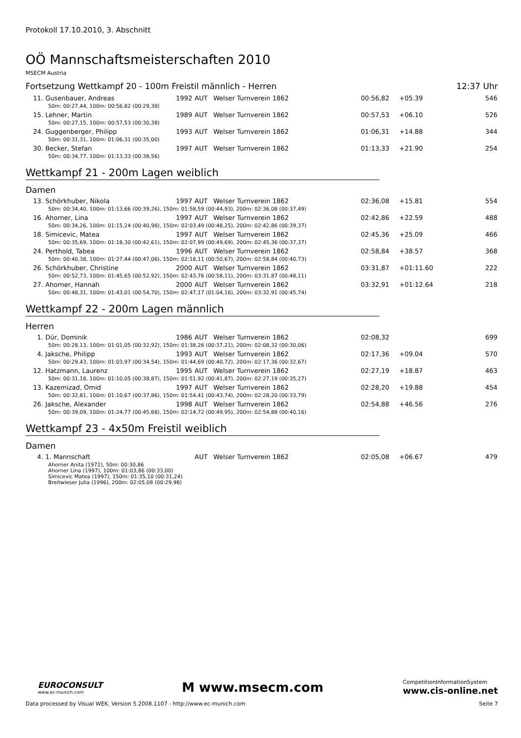Protokoll 17.10.2010, 3. Abschnitt
OÖ Mannschaftsmeisterschaften 2010
MSECM Austria
Fortsetzung Wettkampf 20 - 100m Freistil männlich - Herren 12:37 Uhr
| 11. | Gusenbauer, Andreas | 1992 | AUT | Welser Turnverein 1862 | 00:56,82 | +05.39 | 546 |
| | 50m: 00:27,44, 100m: 00:56,82 (00:29,38) | | | | | | |
| 15. | Lehner, Martin | 1989 | AUT | Welser Turnverein 1862 | 00:57,53 | +06.10 | 526 |
| | 50m: 00:27,15, 100m: 00:57,53 (00:30,38) | | | | | | |
| 24. | Guggenberger, Philipp | 1993 | AUT | Welser Turnverein 1862 | 01:06,31 | +14.88 | 344 |
| | 50m: 00:31,31, 100m: 01:06,31 (00:35,00) | | | | | | |
| 30. | Becker, Stefan | 1997 | AUT | Welser Turnverein 1862 | 01:13,33 | +21.90 | 254 |
| | 50m: 00:34,77, 100m: 01:13,33 (00:38,56) | | | | | | |
Wettkampf 21 - 200m Lagen weiblich
Damen
| 13. | Schörkhuber, Nikola | 1997 | AUT | Welser Turnverein 1862 | 02:36,08 | +15.81 | 554 |
| | 50m: 00:34,40, 100m: 01:13,66 (00:39,26), 150m: 01:58,59 (00:44,93), 200m: 02:36,08 (00:37,49) | | | | | | |
| 16. | Ahorner, Lina | 1997 | AUT | Welser Turnverein 1862 | 02:42,86 | +22.59 | 488 |
| | 50m: 00:34,26, 100m: 01:15,24 (00:40,98), 150m: 02:03,49 (00:48,25), 200m: 02:42,86 (00:39,37) | | | | | | |
| 18. | Simicevic, Matea | 1997 | AUT | Welser Turnverein 1862 | 02:45,36 | +25.09 | 466 |
| | 50m: 00:35,69, 100m: 01:18,30 (00:42,61), 150m: 02:07,99 (00:49,69), 200m: 02:45,36 (00:37,37) | | | | | | |
| 24. | Perthold, Tabea | 1996 | AUT | Welser Turnverein 1862 | 02:58,84 | +38.57 | 368 |
| | 50m: 00:40,38, 100m: 01:27,44 (00:47,06), 150m: 02:18,11 (00:50,67), 200m: 02:58,84 (00:40,73) | | | | | | |
| 26. | Schörkhuber, Christine | 2000 | AUT | Welser Turnverein 1862 | 03:31,87 | +01:11.60 | 222 |
| | 50m: 00:52,73, 100m: 01:45,65 (00:52,92), 150m: 02:43,76 (00:58,11), 200m: 03:31,87 (00:48,11) | | | | | | |
| 27. | Ahorner, Hannah | 2000 | AUT | Welser Turnverein 1862 | 03:32,91 | +01:12.64 | 218 |
| | 50m: 00:48,31, 100m: 01:43,01 (00:54,70), 150m: 02:47,17 (01:04,16), 200m: 03:32,91 (00:45,74) | | | | | | |
Wettkampf 22 - 200m Lagen männlich
Herren
| 1. | Dür, Dominik | 1986 | AUT | Welser Turnverein 1862 | 02:08,32 | | 699 |
| | 50m: 00:28,13, 100m: 01:01,05 (00:32,92), 150m: 01:38,26 (00:37,21), 200m: 02:08,32 (00:30,06) | | | | | | |
| 4. | Jaksche, Philipp | 1993 | AUT | Welser Turnverein 1862 | 02:17,36 | +09.04 | 570 |
| | 50m: 00:29,43, 100m: 01:03,97 (00:34,54), 150m: 01:44,69 (00:40,72), 200m: 02:17,36 (00:32,67) | | | | | | |
| 12. | Hatzmann, Laurenz | 1995 | AUT | Welser Turnverein 1862 | 02:27,19 | +18.87 | 463 |
| | 50m: 00:31,18, 100m: 01:10,05 (00:38,87), 150m: 01:51,92 (00:41,87), 200m: 02:27,19 (00:35,27) | | | | | | |
| 13. | Kazemizad, Omid | 1997 | AUT | Welser Turnverein 1862 | 02:28,20 | +19.88 | 454 |
| | 50m: 00:32,81, 100m: 01:10,67 (00:37,86), 150m: 01:54,41 (00:43,74), 200m: 02:28,20 (00:33,79) | | | | | | |
| 26. | Jaksche, Alexander | 1998 | AUT | Welser Turnverein 1862 | 02:54,88 | +46.56 | 276 |
| | 50m: 00:39,09, 100m: 01:24,77 (00:45,68), 150m: 02:14,72 (00:49,95), 200m: 02:54,88 (00:40,16) | | | | | | |
Wettkampf 23 - 4x50m Freistil weiblich
Damen
| 4. | 1. Mannschaft | | AUT | Welser Turnverein 1862 | 02:05,08 | +06.67 | 479 |
| | Ahorner Anita (1972), 50m: 00:30,86 Ahorner Lina (1997), 100m: 01:03,86 (00:33,00) Simicevic Matea (1997), 150m: 01:35,10 (00:31,24) Breitwieser Julia (1996), 200m: 02:05,08 (00:29,98) | | | | | | |
EUROCONSULT
www.ec-munich.com
M www.msecm.com
CompetitionInformationSystem
www.cis-online.net
Data processed by Visual WEK, Version 5.2008.1107 - http://www.ec-munich.com Seite 7